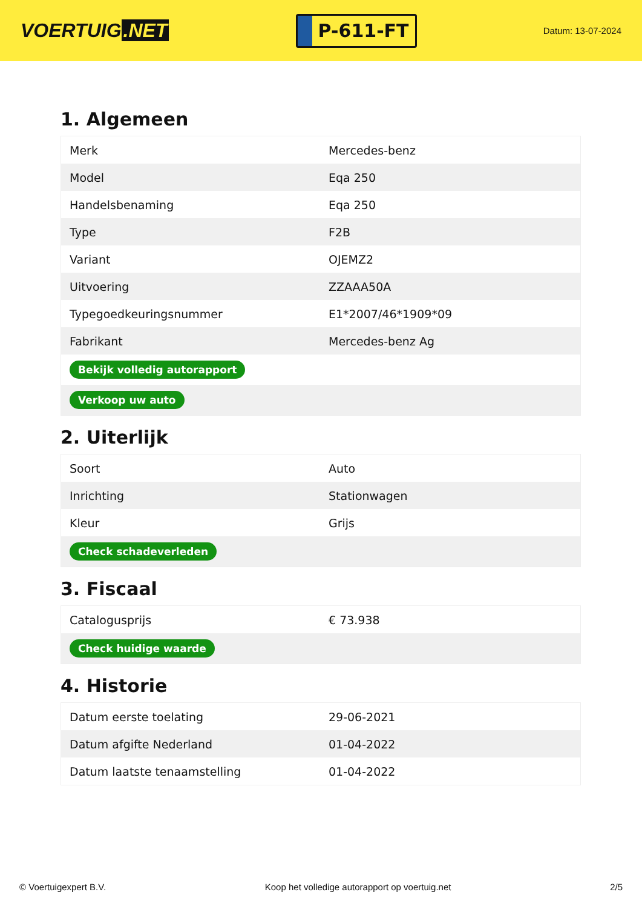VOERTUIG.NET
P-611-FT
Datum: 13-07-2024
1. Algemeen
| Merk | Mercedes-benz |
| Model | Eqa 250 |
| Handelsbenaming | Eqa 250 |
| Type | F2B |
| Variant | OJEMZ2 |
| Uitvoering | ZZAAA50A |
| Typegoedkeuringsnummer | E1*2007/46*1909*09 |
| Fabrikant | Mercedes-benz Ag |
| Bekijk volledig autorapport | |
| Verkoop uw auto | |
2. Uiterlijk
| Soort | Auto |
| Inrichting | Stationwagen |
| Kleur | Grijs |
| Check schadeverleden | |
3. Fiscaal
| Catalogusprijs | € 73.938 |
| Check huidige waarde | |
4. Historie
| Datum eerste toelating | 29-06-2021 |
| Datum afgifte Nederland | 01-04-2022 |
| Datum laatste tenaamstelling | 01-04-2022 |
© Voertuigexpert B.V. Koop het volledige autorapport op voertuig.net 2/5